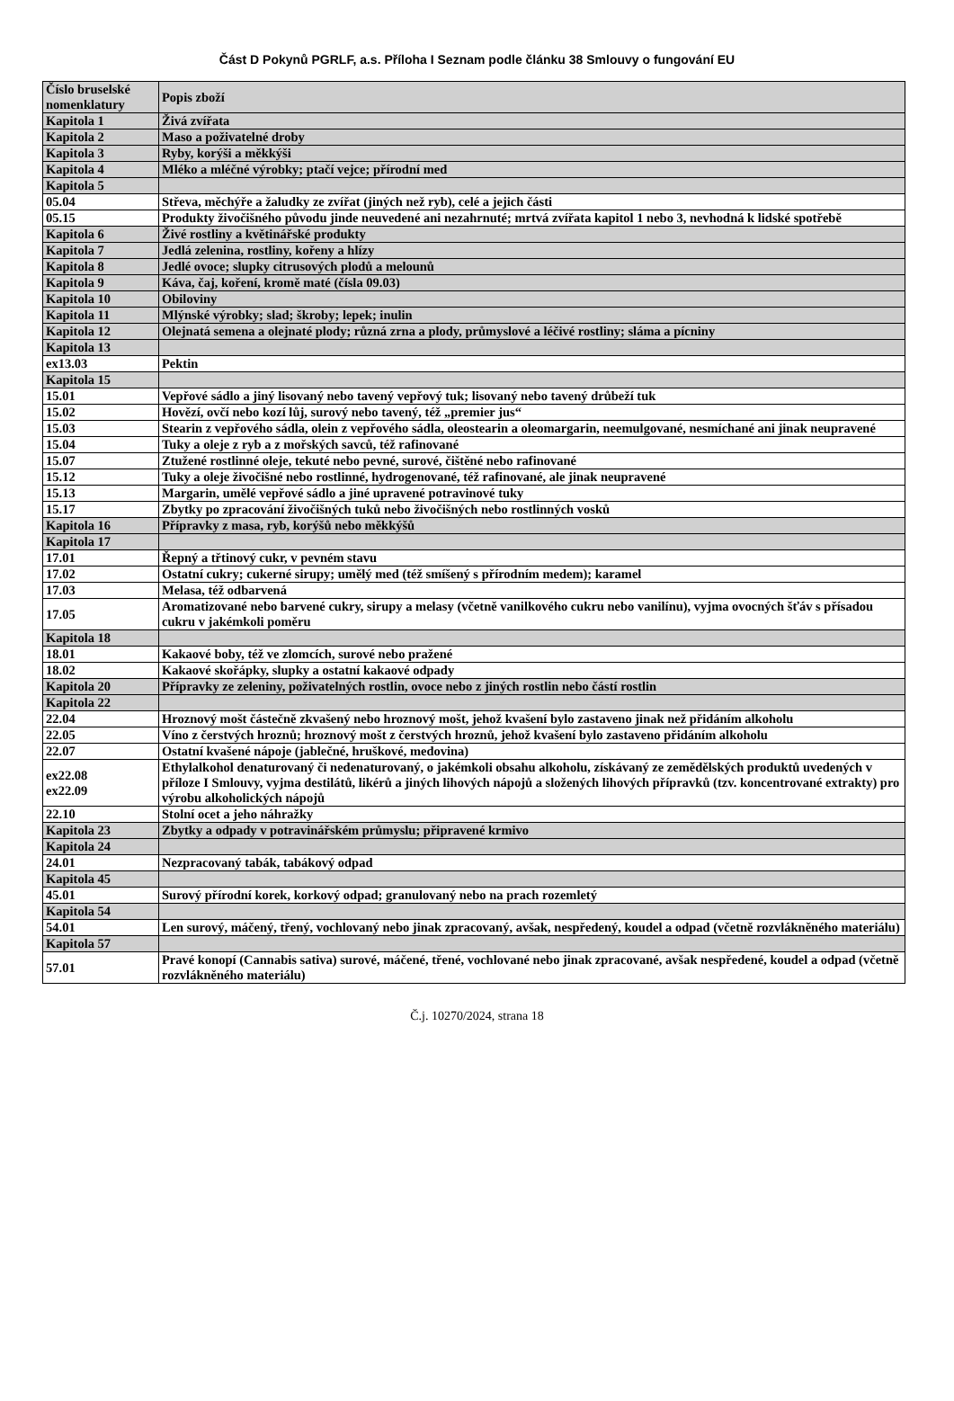Část D Pokynů PGRLF, a.s. Příloha I Seznam podle článku 38 Smlouvy o fungování EU
| Číslo bruselské nomenklatury | Popis zboží |
| --- | --- |
| Kapitola 1 | Živá zvířata |
| Kapitola 2 | Maso a poživatelné droby |
| Kapitola 3 | Ryby, korýši a měkkýši |
| Kapitola 4 | Mléko a mléčné výrobky; ptačí vejce; přírodní med |
| Kapitola 5 | |
| 05.04 | Střeva, měchýře a žaludky ze zvířat (jiných než ryb), celé a jejich části |
| 05.15 | Produkty živočišného původu jinde neuvedené ani nezahrnuté; mrtvá zvířata kapitol 1 nebo 3, nevhodná k lidské spotřebě |
| Kapitola 6 | Živé rostliny a květinářské produkty |
| Kapitola 7 | Jedlá zelenina, rostliny, kořeny a hlízy |
| Kapitola 8 | Jedlé ovoce; slupky citrusových plodů a melounů |
| Kapitola 9 | Káva, čaj, koření, kromě maté (čísla 09.03) |
| Kapitola 10 | Obiloviny |
| Kapitola 11 | Mlýnské výrobky; slad; škroby; lepek; inulin |
| Kapitola 12 | Olejnatá semena a olejnaté plody; různá zrna a plody, průmyslové a léčivé rostliny; sláma a pícniny |
| Kapitola 13 | |
| ex13.03 | Pektin |
| Kapitola 15 | |
| 15.01 | Vepřové sádlo a jiný lisovaný nebo tavený vepřový tuk; lisovaný nebo tavený drůbeží tuk |
| 15.02 | Hovězí, ovčí nebo kozí lůj, surový nebo tavený, též „premier jus“ |
| 15.03 | Stearin z vepřového sádla, olein z vepřového sádla, oleostearin a oleomargarin, neemulgované, nesmíchané ani jinak neupravené |
| 15.04 | Tuky a oleje z ryb a z mořských savců, též rafinované |
| 15.07 | Ztužené rostlinné oleje, tekuté nebo pevné, surové, čištěné nebo rafinované |
| 15.12 | Tuky a oleje živočišné nebo rostlinné, hydrogenované, též rafinované, ale jinak neupravené |
| 15.13 | Margarin, umělé vepřové sádlo a jiné upravené potravinové tuky |
| 15.17 | Zbytky po zpracování živočišných tuků nebo živočišných nebo rostlinných vosků |
| Kapitola 16 | Přípravky z masa, ryb, korýšů nebo měkkýšů |
| Kapitola 17 | |
| 17.01 | Řepný a třtinový cukr, v pevném stavu |
| 17.02 | Ostatní cukry; cukerné sirupy; umělý med (též smíšený s přírodním medem); karamel |
| 17.03 | Melasa, též odbarvená |
| 17.05 | Aromatizované nebo barvené cukry, sirupy a melasy (včetně vanilkového cukru nebo vanilínu), vyjma ovocných šťáv s přísadou cukru v jakémkoli poměru |
| Kapitola 18 | |
| 18.01 | Kakaové boby, též ve zlomcích, surové nebo pražené |
| 18.02 | Kakaové skořápky, slupky a ostatní kakaové odpady |
| Kapitola 20 | Přípravky ze zeleniny, poživatelných rostlin, ovoce nebo z jiných rostlin nebo částí rostlin |
| Kapitola 22 | |
| 22.04 | Hroznový mošt částečně zkvašený nebo hroznový mošt, jehož kvašení bylo zastaveno jinak než přidáním alkoholu |
| 22.05 | Víno z čerstvých hroznů; hroznový mošt z čerstvých hroznů, jehož kvašení bylo zastaveno přidáním alkoholu |
| 22.07 | Ostatní kvašené nápoje (jablečné, hruškové, medovina) |
| ex22.08 ex22.09 | Ethylalkohol denaturovaný či nedenaturovaný, o jakémkoli obsahu alkoholu, získávaný ze zemědělských produktů uvedených v příloze I Smlouvy, vyjma destilátů, likérů a jiných lihových nápojů a složených lihových přípravků (tzv. koncentrované extrakty) pro výrobu alkoholických nápojů |
| 22.10 | Stolní ocet a jeho náhražky |
| Kapitola 23 | Zbytky a odpady v potravinářském průmyslu; připravené krmivo |
| Kapitola 24 | |
| 24.01 | Nezpracovaný tabák, tabákový odpad |
| Kapitola 45 | |
| 45.01 | Surový přírodní korek, korkový odpad; granulovaný nebo na prach rozemletý |
| Kapitola 54 | |
| 54.01 | Len surový, máčený, třený, vochlovaný nebo jinak zpracovaný, avšak, nespředený, koudel a odpad (včetně rozvlákněného materiálu) |
| Kapitola 57 | |
| 57.01 | Pravé konopí (Cannabis sativa) surové, máčené, třené, vochlované nebo jinak zpracované, avšak nespředené, koudel a odpad (včetně rozvlákněného materiálu) |
Č.j. 10270/2024, strana 18